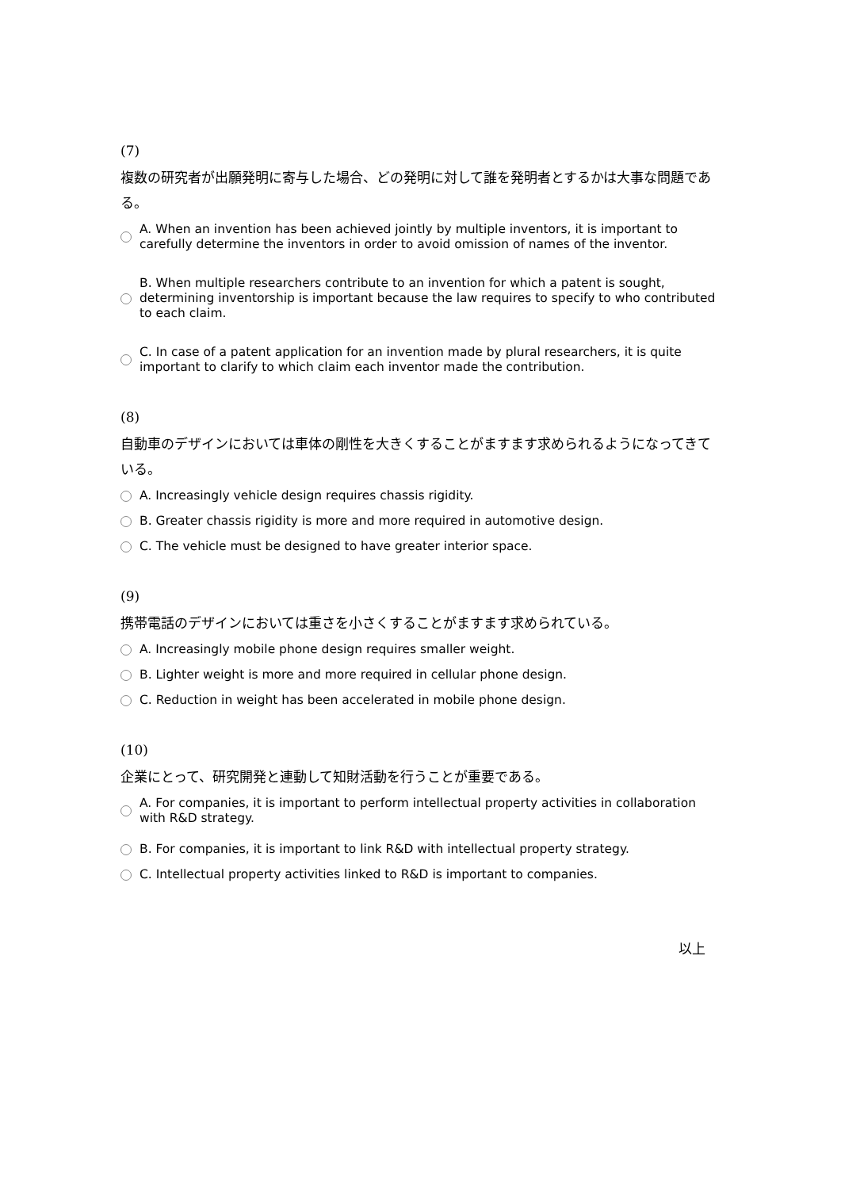(7)
複数の研究者が出願発明に寄与した場合、どの発明に対して誰を発明者とするかは大事な問題である。
A. When an invention has been achieved jointly by multiple inventors, it is important to carefully determine the inventors in order to avoid omission of names of the inventor.
B. When multiple researchers contribute to an invention for which a patent is sought, determining inventorship is important because the law requires to specify to who contributed to each claim.
C. In case of a patent application for an invention made by plural researchers, it is quite important to clarify to which claim each inventor made the contribution.
(8)
自動車のデザインにおいては車体の剛性を大きくすることがますます求められるようになってきている。
A. Increasingly vehicle design requires chassis rigidity.
B. Greater chassis rigidity is more and more required in automotive design.
C. The vehicle must be designed to have greater interior space.
(9)
携帯電話のデザインにおいては重さを小さくすることがますます求められている。
A. Increasingly mobile phone design requires smaller weight.
B. Lighter weight is more and more required in cellular phone design.
C. Reduction in weight has been accelerated in mobile phone design.
(10)
企業にとって、研究開発と連動して知財活動を行うことが重要である。
A. For companies, it is important to perform intellectual property activities in collaboration with R&D strategy.
B. For companies, it is important to link R&D with intellectual property strategy.
C. Intellectual property activities linked to R&D is important to companies.
以上